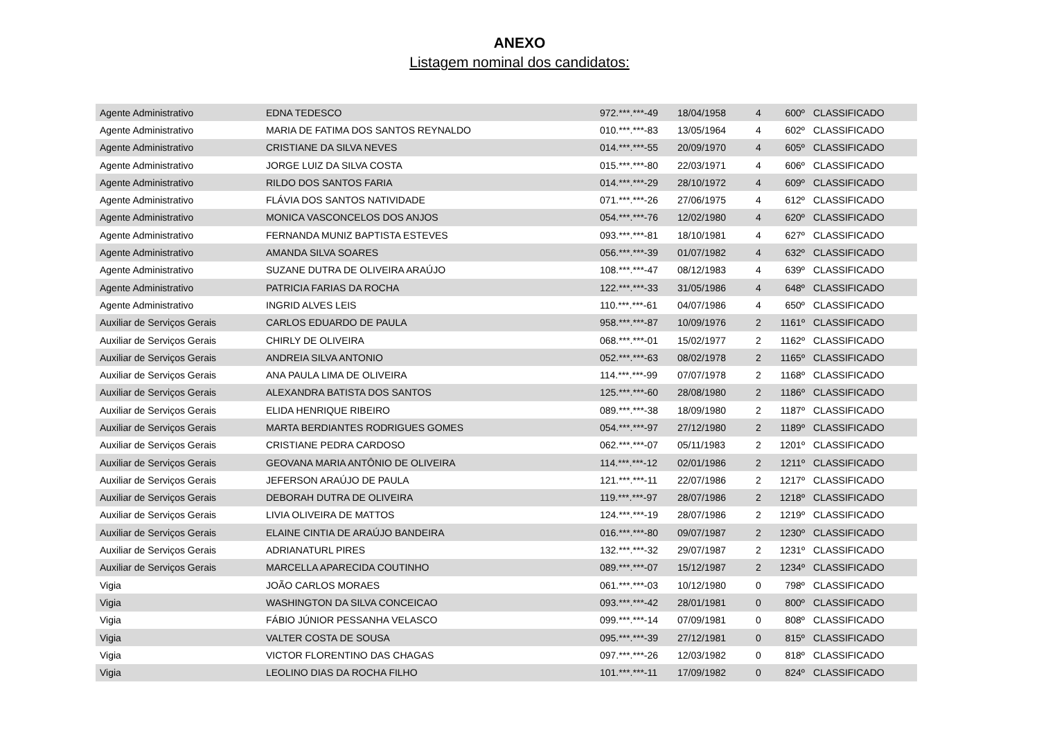ANEXO
Listagem nominal dos candidatos:
| Agente Administrativo | EDNA TEDESCO | 972.***.***-49 | 18/04/1958 | 4 | 600º | CLASSIFICADO |
| Agente Administrativo | MARIA DE FATIMA DOS SANTOS REYNALDO | 010.***.***-83 | 13/05/1964 | 4 | 602º | CLASSIFICADO |
| Agente Administrativo | CRISTIANE DA SILVA NEVES | 014.***.***-55 | 20/09/1970 | 4 | 605º | CLASSIFICADO |
| Agente Administrativo | JORGE LUIZ DA SILVA COSTA | 015.***.***-80 | 22/03/1971 | 4 | 606º | CLASSIFICADO |
| Agente Administrativo | RILDO DOS SANTOS FARIA | 014.***.***-29 | 28/10/1972 | 4 | 609º | CLASSIFICADO |
| Agente Administrativo | FLÁVIA DOS SANTOS NATIVIDADE | 071.***.***-26 | 27/06/1975 | 4 | 612º | CLASSIFICADO |
| Agente Administrativo | MONICA VASCONCELOS DOS ANJOS | 054.***.***-76 | 12/02/1980 | 4 | 620º | CLASSIFICADO |
| Agente Administrativo | FERNANDA MUNIZ BAPTISTA ESTEVES | 093.***.***-81 | 18/10/1981 | 4 | 627º | CLASSIFICADO |
| Agente Administrativo | AMANDA SILVA SOARES | 056.***.***-39 | 01/07/1982 | 4 | 632º | CLASSIFICADO |
| Agente Administrativo | SUZANE DUTRA DE OLIVEIRA ARAÚJO | 108.***.***-47 | 08/12/1983 | 4 | 639º | CLASSIFICADO |
| Agente Administrativo | PATRICIA FARIAS DA ROCHA | 122.***.***-33 | 31/05/1986 | 4 | 648º | CLASSIFICADO |
| Agente Administrativo | INGRID ALVES LEIS | 110.***.***-61 | 04/07/1986 | 4 | 650º | CLASSIFICADO |
| Auxiliar de Serviços Gerais | CARLOS EDUARDO DE PAULA | 958.***.***-87 | 10/09/1976 | 2 | 1161º | CLASSIFICADO |
| Auxiliar de Serviços Gerais | CHIRLY DE OLIVEIRA | 068.***.***-01 | 15/02/1977 | 2 | 1162º | CLASSIFICADO |
| Auxiliar de Serviços Gerais | ANDREIA SILVA ANTONIO | 052.***.***-63 | 08/02/1978 | 2 | 1165º | CLASSIFICADO |
| Auxiliar de Serviços Gerais | ANA PAULA LIMA DE OLIVEIRA | 114.***.***-99 | 07/07/1978 | 2 | 1168º | CLASSIFICADO |
| Auxiliar de Serviços Gerais | ALEXANDRA BATISTA DOS SANTOS | 125.***.***-60 | 28/08/1980 | 2 | 1186º | CLASSIFICADO |
| Auxiliar de Serviços Gerais | ELIDA HENRIQUE RIBEIRO | 089.***.***-38 | 18/09/1980 | 2 | 1187º | CLASSIFICADO |
| Auxiliar de Serviços Gerais | MARTA BERDIANTES RODRIGUES GOMES | 054.***.***-97 | 27/12/1980 | 2 | 1189º | CLASSIFICADO |
| Auxiliar de Serviços Gerais | CRISTIANE PEDRA CARDOSO | 062.***.***-07 | 05/11/1983 | 2 | 1201º | CLASSIFICADO |
| Auxiliar de Serviços Gerais | GEOVANA MARIA ANTÔNIO DE OLIVEIRA | 114.***.***-12 | 02/01/1986 | 2 | 1211º | CLASSIFICADO |
| Auxiliar de Serviços Gerais | JEFERSON ARAÚJO DE PAULA | 121.***.***-11 | 22/07/1986 | 2 | 1217º | CLASSIFICADO |
| Auxiliar de Serviços Gerais | DEBORAH DUTRA DE OLIVEIRA | 119.***.***-97 | 28/07/1986 | 2 | 1218º | CLASSIFICADO |
| Auxiliar de Serviços Gerais | LIVIA OLIVEIRA DE MATTOS | 124.***.***-19 | 28/07/1986 | 2 | 1219º | CLASSIFICADO |
| Auxiliar de Serviços Gerais | ELAINE CINTIA DE ARAÚJO BANDEIRA | 016.***.***-80 | 09/07/1987 | 2 | 1230º | CLASSIFICADO |
| Auxiliar de Serviços Gerais | ADRIANATURL PIRES | 132.***.***-32 | 29/07/1987 | 2 | 1231º | CLASSIFICADO |
| Auxiliar de Serviços Gerais | MARCELLA APARECIDA COUTINHO | 089.***.***-07 | 15/12/1987 | 2 | 1234º | CLASSIFICADO |
| Vigia | JOÃO CARLOS MORAES | 061.***.***-03 | 10/12/1980 | 0 | 798º | CLASSIFICADO |
| Vigia | WASHINGTON DA SILVA CONCEICAO | 093.***.***-42 | 28/01/1981 | 0 | 800º | CLASSIFICADO |
| Vigia | FÁBIO JÚNIOR PESSANHA VELASCO | 099.***.***-14 | 07/09/1981 | 0 | 808º | CLASSIFICADO |
| Vigia | VALTER COSTA DE SOUSA | 095.***.***-39 | 27/12/1981 | 0 | 815º | CLASSIFICADO |
| Vigia | VICTOR FLORENTINO DAS CHAGAS | 097.***.***-26 | 12/03/1982 | 0 | 818º | CLASSIFICADO |
| Vigia | LEOLINO DIAS DA ROCHA FILHO | 101.***.***-11 | 17/09/1982 | 0 | 824º | CLASSIFICADO |